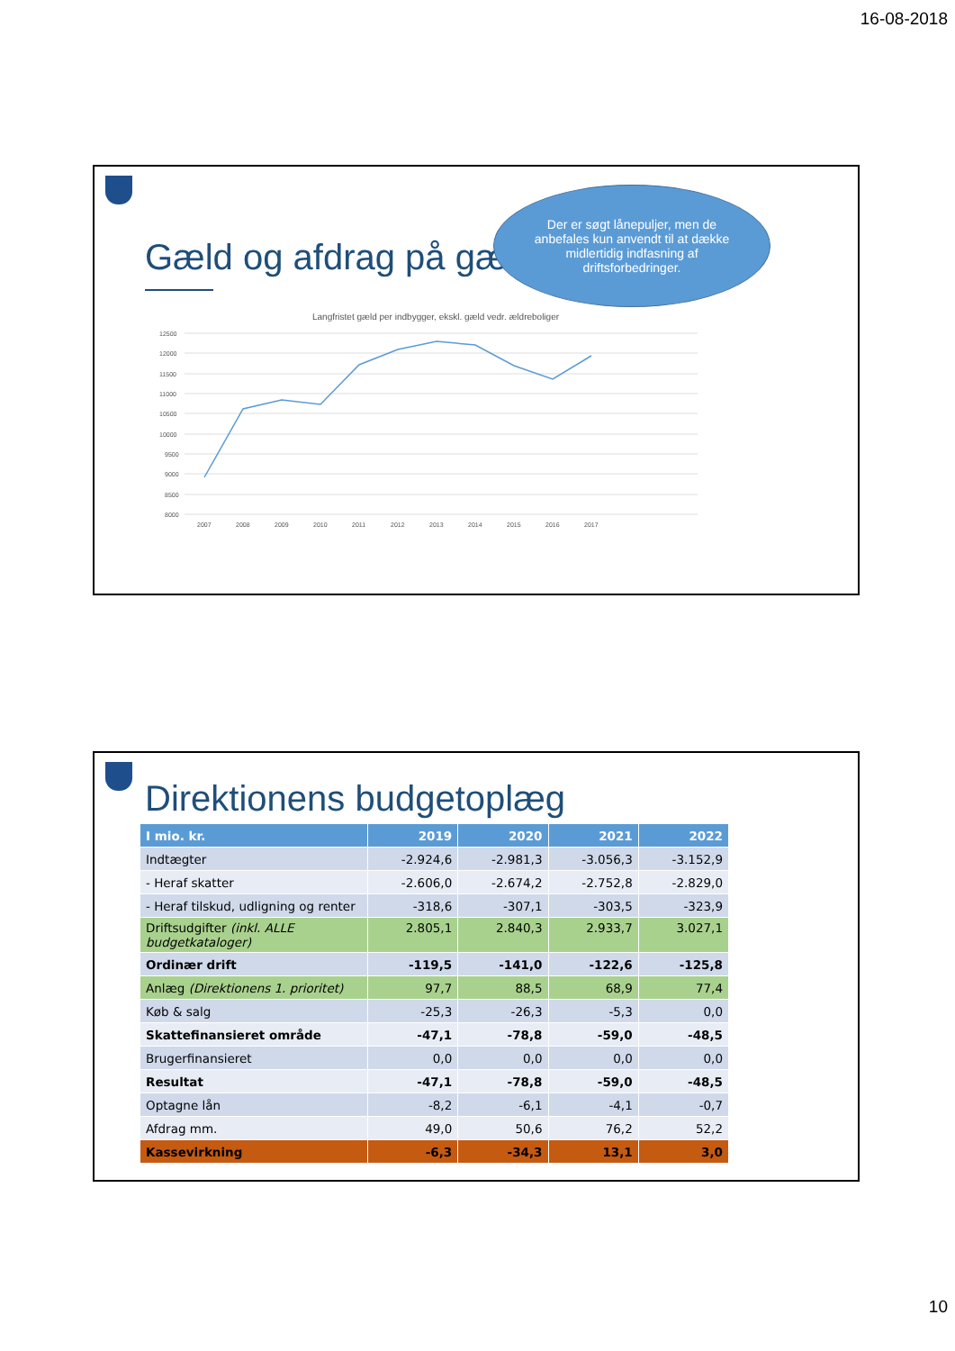16-08-2018
Gæld og afdrag på gæ
Der er søgt lånepuljer, men de anbefales kun anvendt til at dække midlertidig indfasning af driftsforbedringer.
Langfristet gæld per indbygger, ekskl. gæld vedr. ældreboliger
12500
12000
11500
11000
10500
10000
9500
9000
8500
8000
2007
2008
2009
2010
2011
2012
2013
2014
2015
2016
2017
Direktionens budgetoplæg
| I mio. kr. | 2019 | 2020 | 2021 | 2022 |
| --- | --- | --- | --- | --- |
| Indtægter | -2.924,6 | -2.981,3 | -3.056,3 | -3.152,9 |
| - Heraf skatter | -2.606,0 | -2.674,2 | -2.752,8 | -2.829,0 |
| - Heraf tilskud, udligning og renter | -318,6 | -307,1 | -303,5 | -323,9 |
| Driftsudgifter (inkl. ALLE budgetkataloger) | 2.805,1 | 2.840,3 | 2.933,7 | 3.027,1 |
| Ordinær drift | -119,5 | -141,0 | -122,6 | -125,8 |
| Anlæg (Direktionens 1. prioritet) | 97,7 | 88,5 | 68,9 | 77,4 |
| Køb & salg | -25,3 | -26,3 | -5,3 | 0,0 |
| Skattefinansieret område | -47,1 | -78,8 | -59,0 | -48,5 |
| Brugerfinansieret | 0,0 | 0,0 | 0,0 | 0,0 |
| Resultat | -47,1 | -78,8 | -59,0 | -48,5 |
| Optagne lån | -8,2 | -6,1 | -4,1 | -0,7 |
| Afdrag mm. | 49,0 | 50,6 | 76,2 | 52,2 |
| Kassevirkning | -6,3 | -34,3 | 13,1 | 3,0 |
10